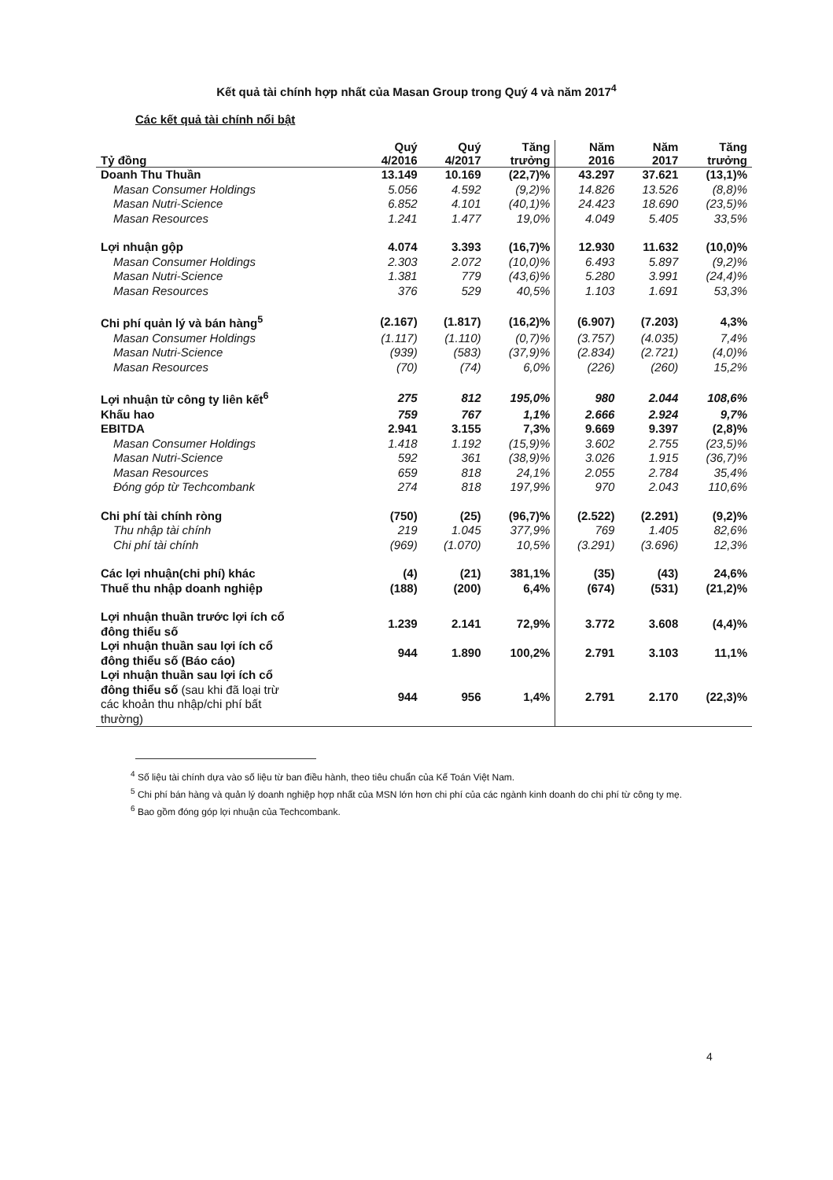Kết quả tài chính hợp nhất của Masan Group trong Quý 4 và năm 2017<sup>4</sup>
Các kết quả tài chính nổi bật
| Tỷ đồng | Quý 4/2016 | Quý 4/2017 | Tăng trưởng | Năm 2016 | Năm 2017 | Tăng trưởng |
| --- | --- | --- | --- | --- | --- | --- |
| Doanh Thu Thuần | 13.149 | 10.169 | (22,7)% | 43.297 | 37.621 | (13,1)% |
| Masan Consumer Holdings | 5.056 | 4.592 | (9,2)% | 14.826 | 13.526 | (8,8)% |
| Masan Nutri-Science | 6.852 | 4.101 | (40,1)% | 24.423 | 18.690 | (23,5)% |
| Masan Resources | 1.241 | 1.477 | 19,0% | 4.049 | 5.405 | 33,5% |
| Lợi nhuận gộp | 4.074 | 3.393 | (16,7)% | 12.930 | 11.632 | (10,0)% |
| Masan Consumer Holdings | 2.303 | 2.072 | (10,0)% | 6.493 | 5.897 | (9,2)% |
| Masan Nutri-Science | 1.381 | 779 | (43,6)% | 5.280 | 3.991 | (24,4)% |
| Masan Resources | 376 | 529 | 40,5% | 1.103 | 1.691 | 53,3% |
| Chi phí quản lý và bán hàng<sup>5</sup> | (2.167) | (1.817) | (16,2)% | (6.907) | (7.203) | 4,3% |
| Masan Consumer Holdings | (1.117) | (1.110) | (0,7)% | (3.757) | (4.035) | 7,4% |
| Masan Nutri-Science | (939) | (583) | (37,9)% | (2.834) | (2.721) | (4,0)% |
| Masan Resources | (70) | (74) | 6,0% | (226) | (260) | 15,2% |
| Lợi nhuận từ công ty liên kết<sup>6</sup> | 275 | 812 | 195,0% | 980 | 2.044 | 108,6% |
| Khấu hao | 759 | 767 | 1,1% | 2.666 | 2.924 | 9,7% |
| EBITDA | 2.941 | 3.155 | 7,3% | 9.669 | 9.397 | (2,8)% |
| Masan Consumer Holdings | 1.418 | 1.192 | (15,9)% | 3.602 | 2.755 | (23,5)% |
| Masan Nutri-Science | 592 | 361 | (38,9)% | 3.026 | 1.915 | (36,7)% |
| Masan Resources | 659 | 818 | 24,1% | 2.055 | 2.784 | 35,4% |
| Đóng góp từ Techcombank | 274 | 818 | 197,9% | 970 | 2.043 | 110,6% |
| Chi phí tài chính ròng | (750) | (25) | (96,7)% | (2.522) | (2.291) | (9,2)% |
| Thu nhập tài chính | 219 | 1.045 | 377,9% | 769 | 1.405 | 82,6% |
| Chi phí tài chính | (969) | (1.070) | 10,5% | (3.291) | (3.696) | 12,3% |
| Các lợi nhuận(chi phí) khác | (4) | (21) | 381,1% | (35) | (43) | 24,6% |
| Thuế thu nhập doanh nghiệp | (188) | (200) | 6,4% | (674) | (531) | (21,2)% |
| Lợi nhuận thuần trước lợi ích cổ đông thiểu số | 1.239 | 2.141 | 72,9% | 3.772 | 3.608 | (4,4)% |
| Lợi nhuận thuần sau lợi ích cổ đông thiểu số (Báo cáo) | 944 | 1.890 | 100,2% | 2.791 | 3.103 | 11,1% |
| Lợi nhuận thuần sau lợi ích cổ đông thiểu số (sau khi đã loại trừ các khoản thu nhập/chi phí bất thường) | 944 | 956 | 1,4% | 2.791 | 2.170 | (22,3)% |
<sup>4</sup> Số liệu tài chính dựa vào số liệu từ ban điều hành, theo tiêu chuẩn của Kế Toán Việt Nam.
<sup>5</sup> Chi phí bán hàng và quản lý doanh nghiệp hợp nhất của MSN lớn hơn chi phí của các ngành kinh doanh do chi phí từ công ty mẹ.
<sup>6</sup> Bao gồm đóng góp lợi nhuận của Techcombank.
4